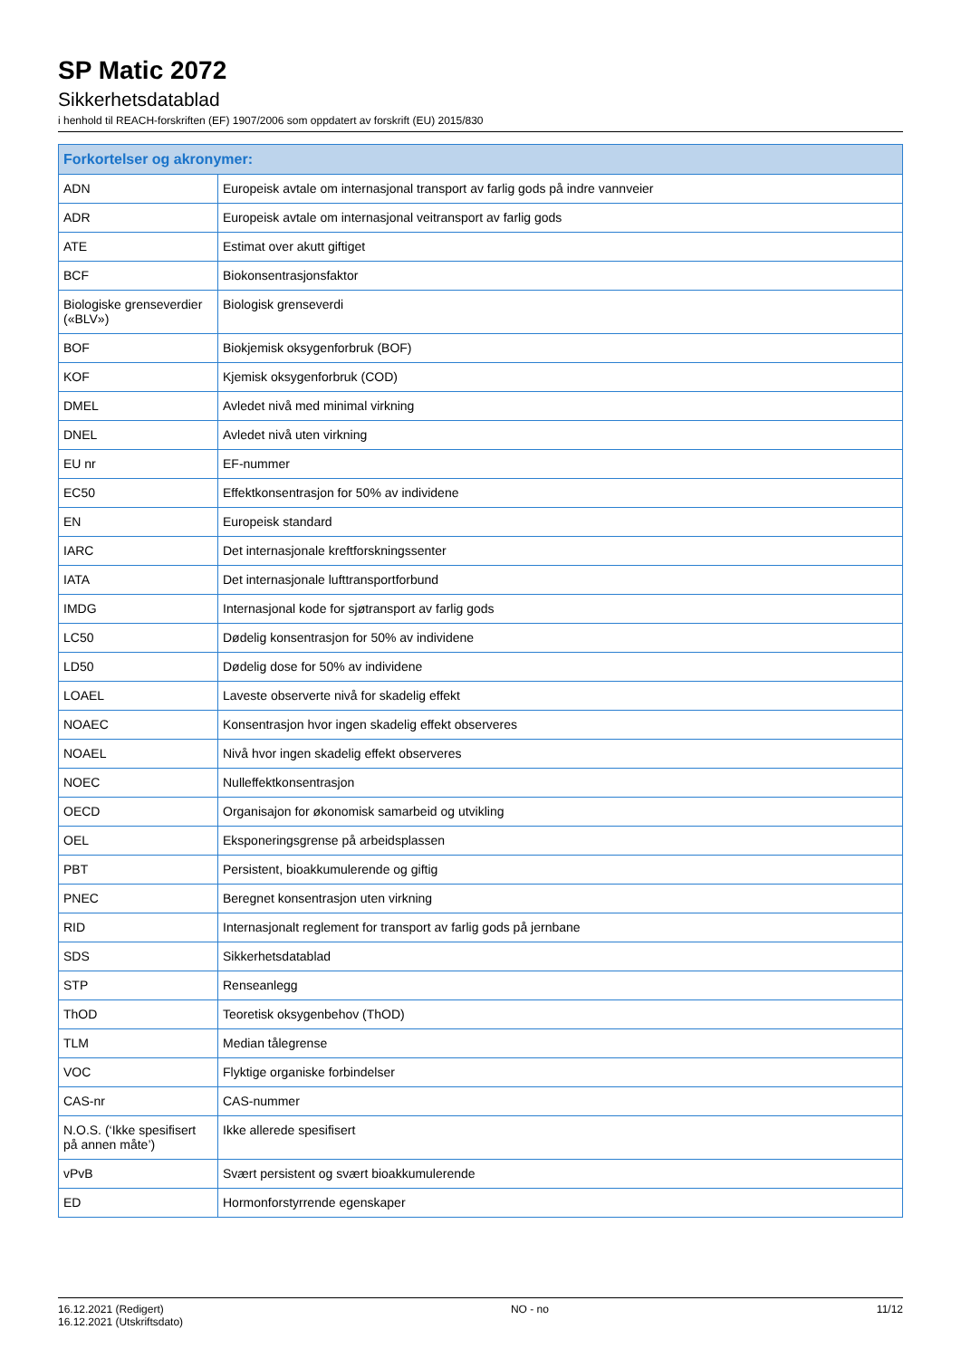SP Matic 2072
Sikkerhetsdatablad
i henhold til REACH-forskriften (EF) 1907/2006 som oppdatert av forskrift (EU) 2015/830
| Forkortelser og akronymer: | |
| --- | --- |
| ADN | Europeisk avtale om internasjonal transport av farlig gods på indre vannveier |
| ADR | Europeisk avtale om internasjonal veitransport av farlig gods |
| ATE | Estimat over akutt giftiget |
| BCF | Biokonsentrasjonsfaktor |
| Biologiske grenseverdier («BLV») | Biologisk grenseverdi |
| BOF | Biokjemisk oksygenforbruk (BOF) |
| KOF | Kjemisk oksygenforbruk (COD) |
| DMEL | Avledet nivå med minimal virkning |
| DNEL | Avledet nivå uten virkning |
| EU nr | EF-nummer |
| EC50 | Effektkonsentrasjon for 50% av individene |
| EN | Europeisk standard |
| IARC | Det internasjonale kreftforskningssenter |
| IATA | Det internasjonale lufttransportforbund |
| IMDG | Internasjonal kode for sjøtransport av farlig gods |
| LC50 | Dødelig konsentrasjon for 50% av individene |
| LD50 | Dødelig dose for 50% av individene |
| LOAEL | Laveste observerte nivå for skadelig effekt |
| NOAEC | Konsentrasjon hvor ingen skadelig effekt observeres |
| NOAEL | Nivå hvor ingen skadelig effekt observeres |
| NOEC | Nulleffektkonsentrasjon |
| OECD | Organisajon for økonomisk samarbeid og utvikling |
| OEL | Eksponeringsgrense på arbeidsplassen |
| PBT | Persistent, bioakkumulerende og giftig |
| PNEC | Beregnet konsentrasjon uten virkning |
| RID | Internasjonalt reglement for transport av farlig gods på jernbane |
| SDS | Sikkerhetsdatablad |
| STP | Renseanlegg |
| ThOD | Teoretisk oksygenbehov (ThOD) |
| TLM | Median tålegrense |
| VOC | Flyktige organiske forbindelser |
| CAS-nr | CAS-nummer |
| N.O.S. (‘Ikke spesifisert på annen måte’) | Ikke allerede spesifisert |
| vPvB | Svært persistent og svært bioakkumulerende |
| ED | Hormonforstyrrende egenskaper |
16.12.2021 (Redigert)
16.12.2021 (Utskriftsdato)
NO - no 11/12